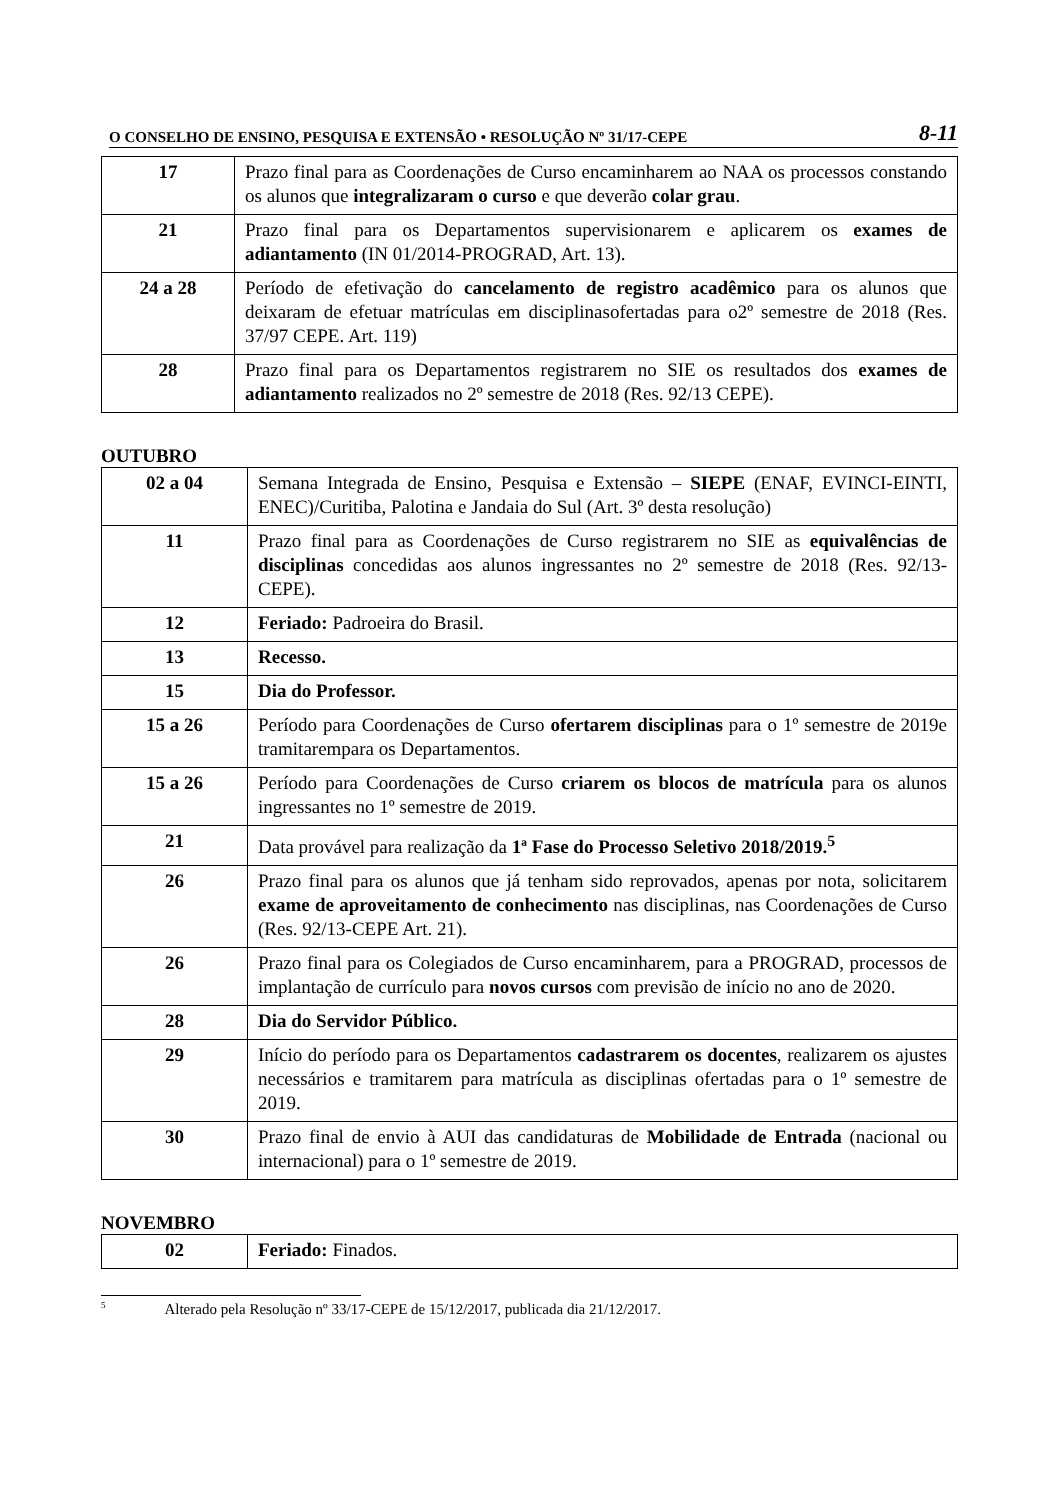O CONSELHO DE ENSINO, PESQUISA E EXTENSÃO • RESOLUÇÃO Nº 31/17-CEPE 8-11
| 17 | Prazo final para as Coordenações de Curso encaminharem ao NAA os processos constando os alunos que integralizaram o curso e que deverão colar grau . |
| 21 | Prazo final para os Departamentos supervisionarem e aplicarem os exames de adiantamento (IN 01/2014-PROGRAD, Art. 13). |
| 24 a 28 | Período de efetivação do cancelamento de registro acadêmico para os alunos que deixaram de efetuar matrículas em disciplinasofertadas para o2º semestre de 2018 (Res. 37/97 CEPE. Art. 119) |
| 28 | Prazo final para os Departamentos registrarem no SIE os resultados dos exames de adiantamento realizados no 2º semestre de 2018 (Res. 92/13 CEPE). |
OUTUBRO
| 02 a 04 | Semana Integrada de Ensino, Pesquisa e Extensão – SIEPE (ENAF, EVINCI-EINTI, ENEC)/Curitiba, Palotina e Jandaia do Sul (Art. 3º desta resolução) |
| 11 | Prazo final para as Coordenações de Curso registrarem no SIE as equivalências de disciplinas concedidas aos alunos ingressantes no 2º semestre de 2018 (Res. 92/13-CEPE). |
| 12 | Feriado: Padroeira do Brasil. |
| 13 | Recesso. |
| 15 | Dia do Professor. |
| 15 a 26 | Período para Coordenações de Curso ofertarem disciplinas para o 1º semestre de 2019e tramitarempara os Departamentos. |
| 15 a 26 | Período para Coordenações de Curso criarem os blocos de matrícula para os alunos ingressantes no 1º semestre de 2019. |
| 21 | Data provável para realização da 1ª Fase do Processo Seletivo 2018/2019.<sup>5</sup> |
| 26 | Prazo final para os alunos que já tenham sido reprovados, apenas por nota, solicitarem exame de aproveitamento de conhecimento nas disciplinas, nas Coordenações de Curso (Res. 92/13-CEPE Art. 21). |
| 26 | Prazo final para os Colegiados de Curso encaminharem, para a PROGRAD, processos de implantação de currículo para novos cursos com previsão de início no ano de 2020. |
| 28 | Dia do Servidor Público. |
| 29 | Início do período para os Departamentos cadastrarem os docentes , realizarem os ajustes necessários e tramitarem para matrícula as disciplinas ofertadas para o 1º semestre de 2019. |
| 30 | Prazo final de envio à AUI das candidaturas de Mobilidade de Entrada (nacional ou internacional) para o 1º semestre de 2019. |
NOVEMBRO
| 02 | Feriado: Finados. |
<sup>5</sup> Alterado pela Resolução nº 33/17-CEPE de 15/12/2017, publicada dia 21/12/2017.